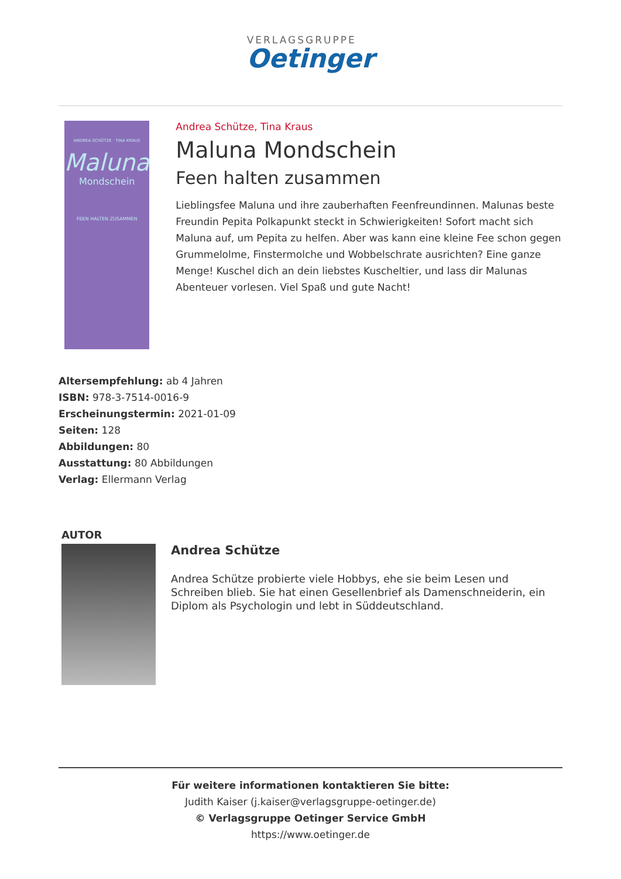VERLAGSGRUPPE
Oetinger
ANDREA SCHÜTZE · TINA KRAUS
Maluna
Mondschein
FEEN HALTEN ZUSAMMEN
Andrea Schütze, Tina Kraus
Maluna Mondschein
Feen halten zusammen
Lieblingsfee Maluna und ihre zauberhaften Feenfreundinnen. Malunas beste Freundin Pepita Polkapunkt steckt in Schwierigkeiten! Sofort macht sich Maluna auf, um Pepita zu helfen. Aber was kann eine kleine Fee schon gegen Grummelolme, Finstermolche und Wobbelschrate ausrichten? Eine ganze Menge! Kuschel dich an dein liebstes Kuscheltier, und lass dir Malunas Abenteuer vorlesen. Viel Spaß und gute Nacht!
Altersempfehlung: ab 4 Jahren
ISBN: 978-3-7514-0016-9
Erscheinungstermin: 2021-01-09
Seiten: 128
Abbildungen: 80
Ausstattung: 80 Abbildungen
Verlag: Ellermann Verlag
AUTOR
Andrea Schütze
Andrea Schütze probierte viele Hobbys, ehe sie beim Lesen und Schreiben blieb. Sie hat einen Gesellenbrief als Damenschneiderin, ein Diplom als Psychologin und lebt in Süddeutschland.
Für weitere informationen kontaktieren Sie bitte:
Judith Kaiser (j.kaiser@verlagsgruppe-oetinger.de)
© Verlagsgruppe Oetinger Service GmbH
https://www.oetinger.de